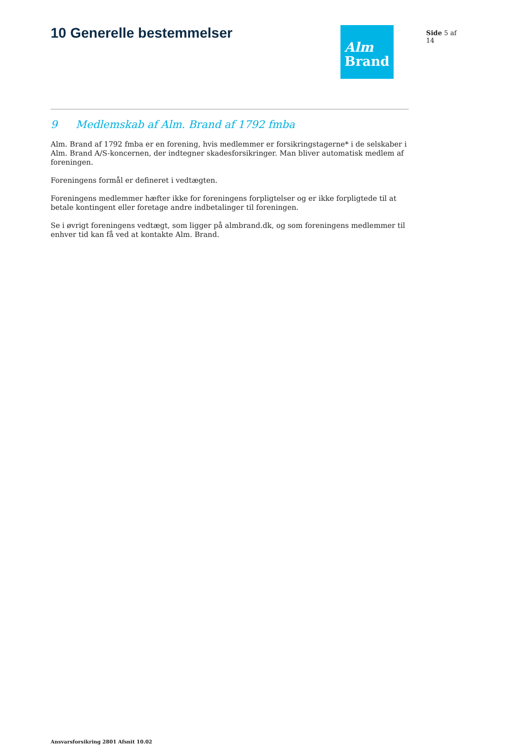10 Generelle bestemmelser
Alm
Brand
Side 5 af 14
9 Medlemskab af Alm. Brand af 1792 fmba
Alm. Brand af 1792 fmba er en forening, hvis medlemmer er forsikringstagerne* i de selskaber i Alm. Brand A/S-koncernen, der indtegner skadesforsikringer. Man bliver automatisk medlem af foreningen.
Foreningens formål er defineret i vedtægten.
Foreningens medlemmer hæfter ikke for foreningens forpligtelser og er ikke forpligtede til at betale kontingent eller foretage andre indbetalinger til foreningen.
Se i øvrigt foreningens vedtægt, som ligger på almbrand.dk, og som foreningens medlemmer til enhver tid kan få ved at kontakte Alm. Brand.
Ansvarsforsikring 2801 Afsnit 10.02